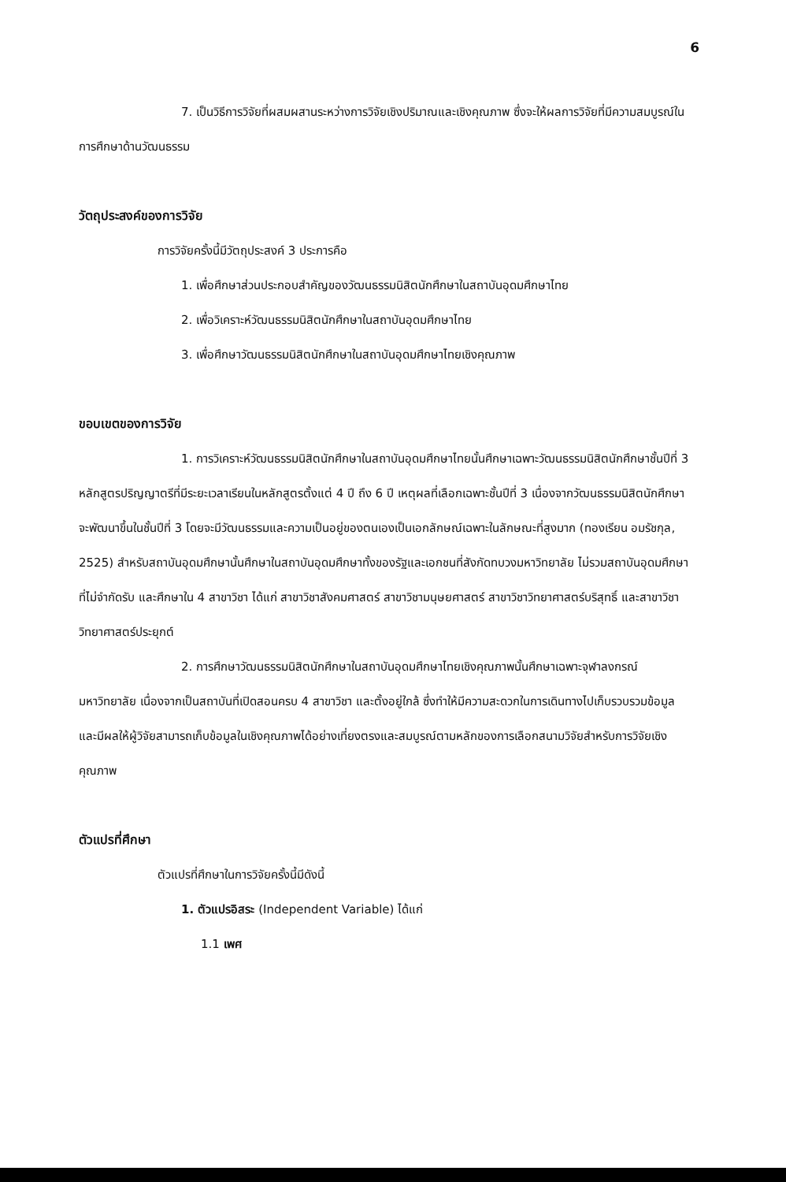6
7. เป็นวิธีการวิจัยที่ผสมผสานระหว่างการวิจัยเชิงปริมาณและเชิงคุณภาพ ซึ่งจะให้ผลการวิจัยที่มีความสมบูรณ์ในการศึกษาด้านวัฒนธรรม
วัตถุประสงค์ของการวิจัย
การวิจัยครั้งนี้มีวัตถุประสงค์ 3 ประการคือ
1. เพื่อศึกษาส่วนประกอบสำคัญของวัฒนธรรมนิสิตนักศึกษาในสถาบันอุดมศึกษาไทย
2. เพื่อวิเคราะห์วัฒนธรรมนิสิตนักศึกษาในสถาบันอุดมศึกษาไทย
3. เพื่อศึกษาวัฒนธรรมนิสิตนักศึกษาในสถาบันอุดมศึกษาไทยเชิงคุณภาพ
ขอบเขตของการวิจัย
1. การวิเคราะห์วัฒนธรรมนิสิตนักศึกษาในสถาบันอุดมศึกษาไทยนั้นศึกษาเฉพาะวัฒนธรรมนิสิตนักศึกษาชั้นปีที่ 3 หลักสูตรปริญญาตรีที่มีระยะเวลาเรียนในหลักสูตรตั้งแต่ 4 ปี ถึง 6 ปี เหตุผลที่เลือกเฉพาะชั้นปีที่ 3 เนื่องจากวัฒนธรรมนิสิตนักศึกษาจะพัฒนาขึ้นในชั้นปีที่ 3 โดยจะมีวัฒนธรรมและความเป็นอยู่ของตนเองเป็นเอกลักษณ์เฉพาะในลักษณะที่สูงมาก (ทองเรียน อมรัชกุล, 2525) สำหรับสถาบันอุดมศึกษานั้นศึกษาในสถาบันอุดมศึกษาทั้งของรัฐและเอกชนที่สังกัดทบวงมหาวิทยาลัย ไม่รวมสถาบันอุดมศึกษาที่ไม่จำกัดรับ และศึกษาใน 4 สาขาวิชา ได้แก่ สาขาวิชาสังคมศาสตร์ สาขาวิชามนุษยศาสตร์ สาขาวิชาวิทยาศาสตร์บริสุทธิ์ และสาขาวิชาวิทยาศาสตร์ประยุกต์
2. การศึกษาวัฒนธรรมนิสิตนักศึกษาในสถาบันอุดมศึกษาไทยเชิงคุณภาพนั้นศึกษาเฉพาะจุฬาลงกรณ์มหาวิทยาลัย เนื่องจากเป็นสถาบันที่เปิดสอนครบ 4 สาขาวิชา และตั้งอยู่ใกล้ ซึ่งทำให้มีความสะดวกในการเดินทางไปเก็บรวบรวมข้อมูล และมีผลให้ผู้วิจัยสามารถเก็บข้อมูลในเชิงคุณภาพได้อย่างเที่ยงตรงและสมบูรณ์ตามหลักของการเลือกสนามวิจัยสำหรับการวิจัยเชิงคุณภาพ
ตัวแปรที่ศึกษา
ตัวแปรที่ศึกษาในการวิจัยครั้งนี้มีดังนี้
1. ตัวแปรอิสระ (Independent Variable) ได้แก่
1.1 เพศ